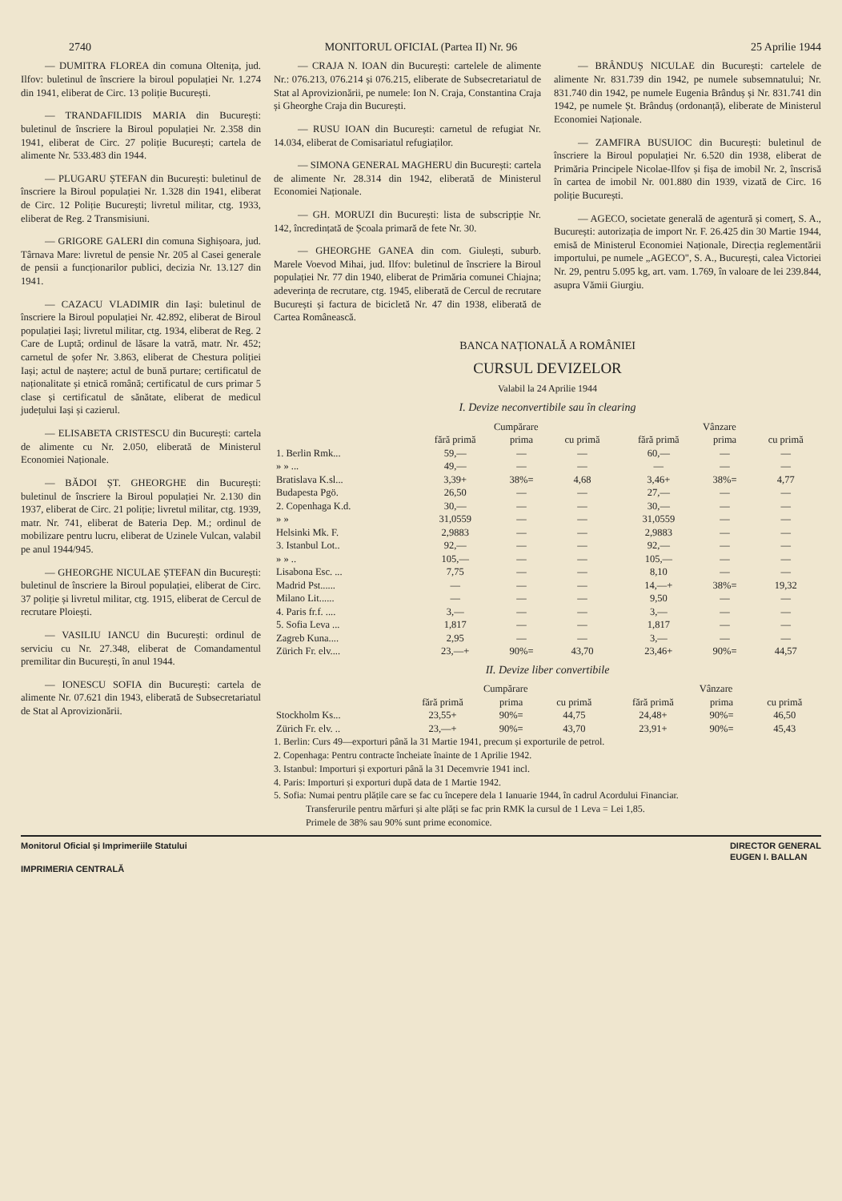2740 MONITORUL OFICIAL (Partea II) Nr. 96 25 Aprilie 1944
— DUMITRA FLOREA din comuna Oltenița, jud. Ilfov: buletinul de înscriere la biroul populației Nr. 1.274 din 1941, eliberat de Circ. 13 poliție București.
— TRANDAFILIDIS MARIA din București: buletinul de înscriere la Biroul populației Nr. 2.358 din 1941, eliberat de Circ. 27 poliție București; cartela de alimente Nr. 533.483 din 1944.
— PLUGARU ȘTEFAN din București: buletinul de înscriere la Biroul populației Nr. 1.328 din 1941, eliberat de Circ. 12 Poliție București; livretul militar, ctg. 1933, eliberat de Reg. 2 Transmisiuni.
— GRIGORE GALERI din comuna Sighișoara, jud. Târnava Mare: livretul de pensie Nr. 205 al Casei generale de pensii a funcționarilor publici, decizia Nr. 13.127 din 1941.
— CAZACU VLADIMIR din Iași: buletinul de înscriere la Biroul populației Nr. 42.892, eliberat de Biroul populației Iași; livretul militar, ctg. 1934, eliberat de Reg. 2 Care de Luptă; ordinul de lăsare la vatră, matr. Nr. 452; carnetul de șofer Nr. 3.863, eliberat de Chestura poliției Iași; actul de naștere; actul de bună purtare; certificatul de naționalitate și etnică română; certificatul de curs primar 5 clase și certificatul de sănătate, eliberat de medicul județului Iași și cazierul.
— ELISABETA CRISTESCU din București: cartela de alimente cu Nr. 2.050, eliberată de Ministerul Economiei Naționale.
— BĂDOI ȘT. GHEORGHE din București: buletinul de înscriere la Biroul populației Nr. 2.130 din 1937, eliberat de Circ. 21 poliție; livretul militar, ctg. 1939, matr. Nr. 741, eliberat de Bateria Dep. M.; ordinul de mobilizare pentru lucru, eliberat de Uzinele Vulcan, valabil pe anul 1944/945.
— GHEORGHE NICULAE ȘTEFAN din București: buletinul de înscriere la Biroul populației, eliberat de Circ. 37 poliție și livretul militar, ctg. 1915, eliberat de Cercul de recrutare Ploiești.
— VASILIU IANCU din București: ordinul de serviciu cu Nr. 27.348, eliberat de Comandamentul premilitar din București, în anul 1944.
— IONESCU SOFIA din București: cartela de alimente Nr. 07.621 din 1943, eliberată de Subsecretariatul de Stat al Aprovizionării.
— CRAJA N. IOAN din București: cartelele de alimente Nr.: 076.213, 076.214 și 076.215, eliberate de Subsecretariatul de Stat al Aprovizionării, pe numele: Ion N. Craja, Constantina Craja și Gheorghe Craja din București.
— RUSU IOAN din București: carnetul de refugiat Nr. 14.034, eliberat de Comisariatul refugiaților.
— SIMONA GENERAL MAGHERU din București: cartela de alimente Nr. 28.314 din 1942, eliberată de Ministerul Economiei Naționale.
— GH. MORUZI din București: lista de subscripție Nr. 142, încredințată de Școala primară de fete Nr. 30.
— GHEORGHE GANEA din com. Giulești, suburb. Marele Voevod Mihai, jud. Ilfov: buletinul de înscriere la Biroul populației Nr. 77 din 1940, eliberat de Primăria comunei Chiajna; adeverința de recrutare, ctg. 1945, eliberată de Cercul de recrutare București și factura de bicicletă Nr. 47 din 1938, eliberată de Cartea Românească.
— BRÂNDUȘ NICULAE din București: cartelele de alimente Nr. 831.739 din 1942, pe numele subsemnatului; Nr. 831.740 din 1942, pe numele Eugenia Brânduș și Nr. 831.741 din 1942, pe numele Șt. Brânduș (ordonanță), eliberate de Ministerul Economiei Naționale.
— ZAMFIRA BUSUIOC din București: buletinul de înscriere la Biroul populației Nr. 6.520 din 1938, eliberat de Primăria Principele Nicolae-Ilfov și fișa de imobil Nr. 2, înscrisă în cartea de imobil Nr. 001.880 din 1939, vizată de Circ. 16 poliție București.
— AGECO, societate generală de agentură și comerț, S. A., București: autorizația de import Nr. F. 26.425 din 30 Martie 1944, emisă de Ministerul Economiei Naționale, Direcția reglementării importului, pe numele „AGECO", S. A., București, calea Victoriei Nr. 29, pentru 5.095 kg, art. vam. 1.769, în valoare de lei 239.844, asupra Vămii Giurgiu.
BANCA NAȚIONALĂ A ROMÂNIEI
CURSUL DEVIZELOR
Valabil la 24 Aprilie 1944
I. Devize neconvertibile sau în clearing
| | Cumpărare | | | Vânzare | | |
| --- | --- | --- | --- | --- | --- | --- |
| | fără primă | prima | cu primă | fără primă | prima | cu primă |
| 1. Berlin Rmk... | 59,— | — | — | 60,— | — | — |
| » » ... | 49,— | — | — | — | — | — |
| Bratislava K.sl... | 3,39+ | 38%= | 4,68 | 3,46+ | 38%= | 4,77 |
| Budapesta Pgö. | 26,50 | — | — | 27,— | — | — |
| 2. Copenhaga K.d. | 30,— | — | — | 30,— | — | — |
| » » | 31,0559 | — | — | 31,0559 | — | — |
| Helsinki Mk. F. | 2,9883 | — | — | 2,9883 | — | — |
| 3. Istanbul Lot.. | 92,— | — | — | 92,— | — | — |
| » » .. | 105,— | — | — | 105,— | — | — |
| Lisabona Esc. ... | 7,75 | — | — | 8,10 | — | — |
| Madrid Pst...... | — | — | — | 14,—+ | 38%= | 19,32 |
| Milano Lit...... | — | — | — | 9,50 | — | — |
| 4. Paris fr.f. .... | 3,— | — | — | 3,— | — | — |
| 5. Sofia Leva ... | 1,817 | — | — | 1,817 | — | — |
| Zagreb Kuna.... | 2,95 | — | — | 3,— | — | — |
| Zürich Fr. elv.... | 23,—+ | 90%= | 43,70 | 23,46+ | 90%= | 44,57 |
II. Devize liber convertibile
| | Cumpărare | | | Vânzare | | |
| --- | --- | --- | --- | --- | --- | --- |
| | fără primă | prima | cu primă | fără primă | prima | cu primă |
| Stockholm Ks... | 23,55+ | 90%= | 44,75 | 24,48+ | 90%= | 46,50 |
| Zürich Fr. elv. .. | 23,—+ | 90%= | 43,70 | 23,91+ | 90%= | 45,43 |
1. Berlin: Curs 49—exporturi până la 31 Martie 1941, precum și exporturile de petrol.
2. Copenhaga: Pentru contracte încheiate înainte de 1 Aprilie 1942.
3. Istanbul: Importuri și exporturi până la 31 Decemvrie 1941 incl.
4. Paris: Importuri și exporturi după data de 1 Martie 1942.
5. Sofia: Numai pentru plățile care se fac cu începere dela 1 Ianuarie 1944, în cadrul Acordului Financiar.
Transferurile pentru mărfuri și alte plăți se fac prin RMK la cursul de 1 Leva = Lei 1,85.
Primele de 38% sau 90% sunt prime economice.
Monitorul Oficial și Imprimeriile Statului
IMPRIMERIA CENTRALĂ
DIRECTOR GENERAL
EUGEN I. BALLAN